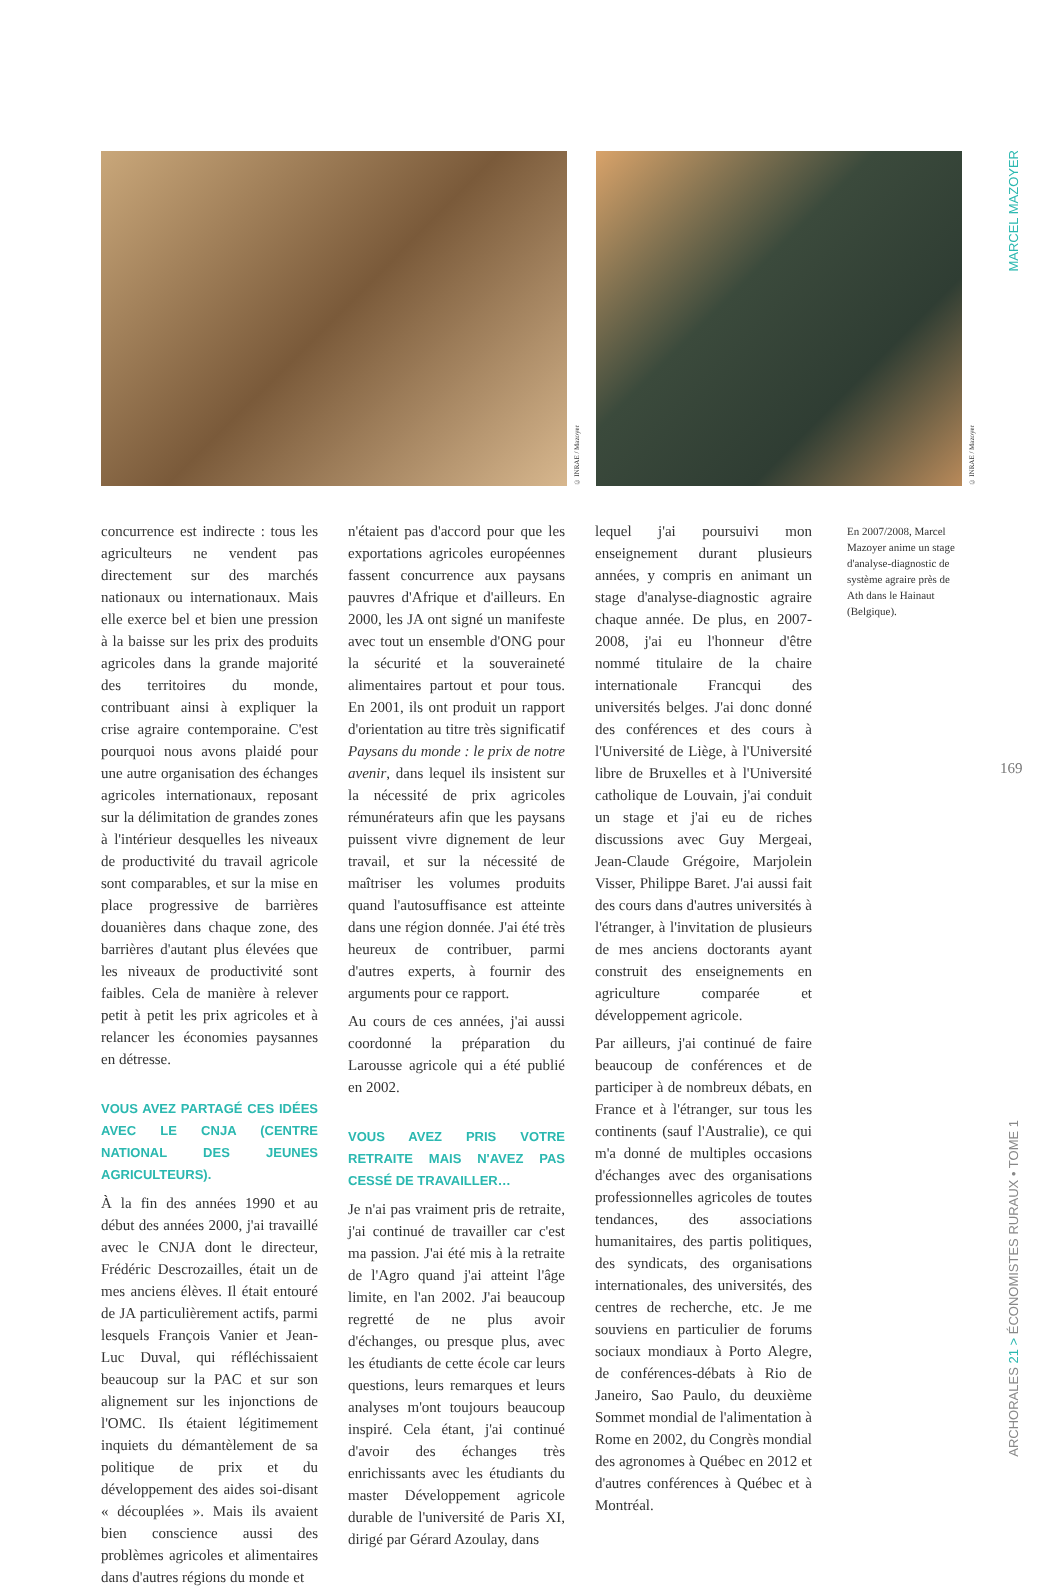© INRAE / Mazoyer
© INRAE / Mazoyer
MARCEL MAZOYER
169
ARCHORALES 21 > ÉCONOMISTES RURAUX • TOME 1
concurrence est indirecte : tous les agriculteurs ne vendent pas directement sur des marchés nationaux ou internationaux. Mais elle exerce bel et bien une pression à la baisse sur les prix des produits agricoles dans la grande majorité des territoires du monde, contribuant ainsi à expliquer la crise agraire contemporaine. C'est pourquoi nous avons plaidé pour une autre organisation des échanges agricoles internationaux, reposant sur la délimitation de grandes zones à l'intérieur desquelles les niveaux de productivité du travail agricole sont comparables, et sur la mise en place progressive de barrières douanières dans chaque zone, des barrières d'autant plus élevées que les niveaux de productivité sont faibles. Cela de manière à relever petit à petit les prix agricoles et à relancer les économies paysannes en détresse.
VOUS AVEZ PARTAGÉ CES IDÉES AVEC LE CNJA (CENTRE NATIONAL DES JEUNES AGRICULTEURS).
À la fin des années 1990 et au début des années 2000, j'ai travaillé avec le CNJA dont le directeur, Frédéric Descrozailles, était un de mes anciens élèves. Il était entouré de JA particulièrement actifs, parmi lesquels François Vanier et Jean-Luc Duval, qui réfléchissaient beaucoup sur la PAC et sur son alignement sur les injonctions de l'OMC. Ils étaient légitimement inquiets du démantèlement de sa politique de prix et du développement des aides soi-disant « découplées ». Mais ils avaient bien conscience aussi des problèmes agricoles et alimentaires dans d'autres régions du monde et
n'étaient pas d'accord pour que les exportations agricoles européennes fassent concurrence aux paysans pauvres d'Afrique et d'ailleurs. En 2000, les JA ont signé un manifeste avec tout un ensemble d'ONG pour la sécurité et la souveraineté alimentaires partout et pour tous. En 2001, ils ont produit un rapport d'orientation au titre très significatif Paysans du monde : le prix de notre avenir, dans lequel ils insistent sur la nécessité de prix agricoles rémunérateurs afin que les paysans puissent vivre dignement de leur travail, et sur la nécessité de maîtriser les volumes produits quand l'autosuffisance est atteinte dans une région donnée. J'ai été très heureux de contribuer, parmi d'autres experts, à fournir des arguments pour ce rapport.
Au cours de ces années, j'ai aussi coordonné la préparation du Larousse agricole qui a été publié en 2002.
VOUS AVEZ PRIS VOTRE RETRAITE MAIS N'AVEZ PAS CESSÉ DE TRAVAILLER…
Je n'ai pas vraiment pris de retraite, j'ai continué de travailler car c'est ma passion. J'ai été mis à la retraite de l'Agro quand j'ai atteint l'âge limite, en l'an 2002. J'ai beaucoup regretté de ne plus avoir d'échanges, ou presque plus, avec les étudiants de cette école car leurs questions, leurs remarques et leurs analyses m'ont toujours beaucoup inspiré. Cela étant, j'ai continué d'avoir des échanges très enrichissants avec les étudiants du master Développement agricole durable de l'université de Paris XI, dirigé par Gérard Azoulay, dans
lequel j'ai poursuivi mon enseignement durant plusieurs années, y compris en animant un stage d'analyse-diagnostic agraire chaque année. De plus, en 2007-2008, j'ai eu l'honneur d'être nommé titulaire de la chaire internationale Francqui des universités belges. J'ai donc donné des conférences et des cours à l'Université de Liège, à l'Université libre de Bruxelles et à l'Université catholique de Louvain, j'ai conduit un stage et j'ai eu de riches discussions avec Guy Mergeai, Jean-Claude Grégoire, Marjolein Visser, Philippe Baret. J'ai aussi fait des cours dans d'autres universités à l'étranger, à l'invitation de plusieurs de mes anciens doctorants ayant construit des enseignements en agriculture comparée et développement agricole.
Par ailleurs, j'ai continué de faire beaucoup de conférences et de participer à de nombreux débats, en France et à l'étranger, sur tous les continents (sauf l'Australie), ce qui m'a donné de multiples occasions d'échanges avec des organisations professionnelles agricoles de toutes tendances, des associations humanitaires, des partis politiques, des syndicats, des organisations internationales, des universités, des centres de recherche, etc. Je me souviens en particulier de forums sociaux mondiaux à Porto Alegre, de conférences-débats à Rio de Janeiro, Sao Paulo, du deuxième Sommet mondial de l'alimentation à Rome en 2002, du Congrès mondial des agronomes à Québec en 2012 et d'autres conférences à Québec et à Montréal.
En 2007/2008, Marcel Mazoyer anime un stage d'analyse-diagnostic de système agraire près de Ath dans le Hainaut (Belgique).